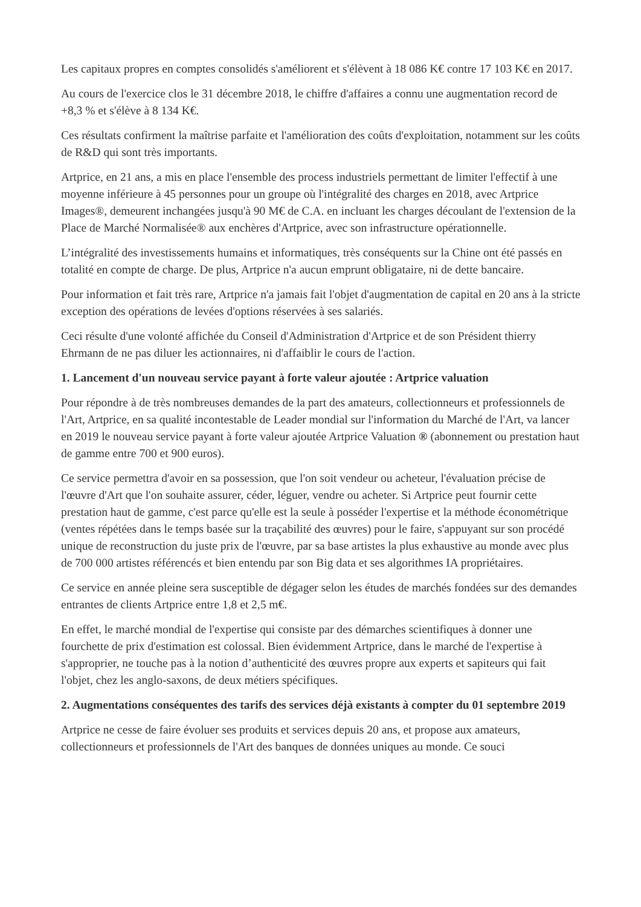Les capitaux propres en comptes consolidés s'améliorent et s'élèvent à 18 086 K€ contre 17 103 K€ en 2017.
Au cours de l'exercice clos le 31 décembre 2018, le chiffre d'affaires a connu une augmentation record de +8,3 % et s'élève à 8 134 K€.
Ces résultats confirment la maîtrise parfaite et l'amélioration des coûts d'exploitation, notamment sur les coûts de R&D qui sont très importants.
Artprice, en 21 ans, a mis en place l'ensemble des process industriels permettant de limiter l'effectif à une moyenne inférieure à 45 personnes pour un groupe où l'intégralité des charges en 2018, avec Artprice Images®, demeurent inchangées jusqu'à 90 M€ de C.A. en incluant les charges découlant de l'extension de la Place de Marché Normalisée® aux enchères d'Artprice, avec son infrastructure opérationnelle.
L’intégralité des investissements humains et informatiques, très conséquents sur la Chine ont été passés en totalité en compte de charge. De plus, Artprice n'a aucun emprunt obligataire, ni de dette bancaire.
Pour information et fait très rare, Artprice n'a jamais fait l'objet d'augmentation de capital en 20 ans à la stricte exception des opérations de levées d'options réservées à ses salariés.
Ceci résulte d'une volonté affichée du Conseil d'Administration d'Artprice et de son Président thierry Ehrmann de ne pas diluer les actionnaires, ni d'affaiblir le cours de l'action.
1. Lancement d'un nouveau service payant à forte valeur ajoutée : Artprice valuation
Pour répondre à de très nombreuses demandes de la part des amateurs, collectionneurs et professionnels de l'Art, Artprice, en sa qualité incontestable de Leader mondial sur l'information du Marché de l'Art, va lancer en 2019 le nouveau service payant à forte valeur ajoutée Artprice Valuation ® (abonnement ou prestation haut de gamme entre 700 et 900 euros).
Ce service permettra d'avoir en sa possession, que l'on soit vendeur ou acheteur, l'évaluation précise de l'œuvre d'Art que l'on souhaite assurer, céder, léguer, vendre ou acheter. Si Artprice peut fournir cette prestation haut de gamme, c'est parce qu'elle est la seule à posséder l'expertise et la méthode économétrique (ventes répétées dans le temps basée sur la traçabilité des œuvres) pour le faire, s'appuyant sur son procédé unique de reconstruction du juste prix de l'œuvre, par sa base artistes la plus exhaustive au monde avec plus de 700 000 artistes référencés et bien entendu par son Big data et ses algorithmes IA propriétaires.
Ce service en année pleine sera susceptible de dégager selon les études de marchés fondées sur des demandes entrantes de clients Artprice entre 1,8 et 2,5 m€.
En effet, le marché mondial de l'expertise qui consiste par des démarches scientifiques à donner une fourchette de prix d'estimation est colossal. Bien évidemment Artprice, dans le marché de l'expertise à s'approprier, ne touche pas à la notion d’authenticité des œuvres propre aux experts et sapiteurs qui fait l'objet, chez les anglo-saxons, de deux métiers spécifiques.
2. Augmentations conséquentes des tarifs des services déjà existants à compter du 01 septembre 2019
Artprice ne cesse de faire évoluer ses produits et services depuis 20 ans, et propose aux amateurs, collectionneurs et professionnels de l'Art des banques de données uniques au monde. Ce souci